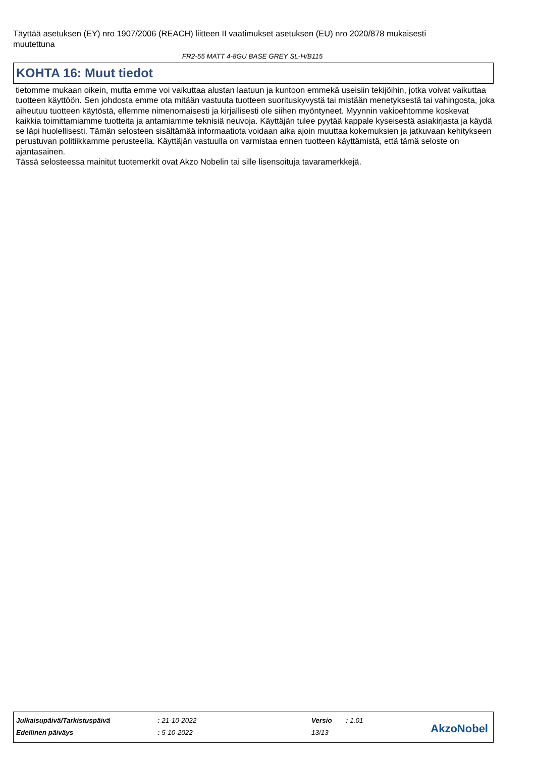Täyttää asetuksen (EY) nro 1907/2006 (REACH) liitteen II vaatimukset asetuksen (EU) nro 2020/878 mukaisesti muutettuna
FR2-55 MATT 4-8GU BASE GREY SL-H/B115
KOHTA 16: Muut tiedot
tietomme mukaan oikein, mutta emme voi vaikuttaa alustan laatuun ja kuntoon emmekä useisiin tekijöihin, jotka voivat vaikuttaa tuotteen käyttöön. Sen johdosta emme ota mitään vastuuta tuotteen suorituskyvystä tai mistään menetyksestä tai vahingosta, joka aiheutuu tuotteen käytöstä, ellemme nimenomaisesti ja kirjallisesti ole siihen myöntyneet. Myynnin vakioehtomme koskevat kaikkia toimittamiamme tuotteita ja antamiamme teknisiä neuvoja. Käyttäjän tulee pyytää kappale kyseisestä asiakirjasta ja käydä se läpi huolellisesti. Tämän selosteen sisältämää informaatiota voidaan aika ajoin muuttaa kokemuksien ja jatkuvaan kehitykseen perustuvan politiikkamme perusteella. Käyttäjän vastuulla on varmistaa ennen tuotteen käyttämistä, että tämä seloste on ajantasainen.
Tässä selosteessa mainitut tuotemerkit ovat Akzo Nobelin tai sille lisensoituja tavaramerkkejä.
| Julkaisupäivä/Tarkistuspäivä | : 21-10-2022 | Versio | : 1.01 |
| Edellinen päiväys | : 5-10-2022 | 13/13 | |
AkzoNobel